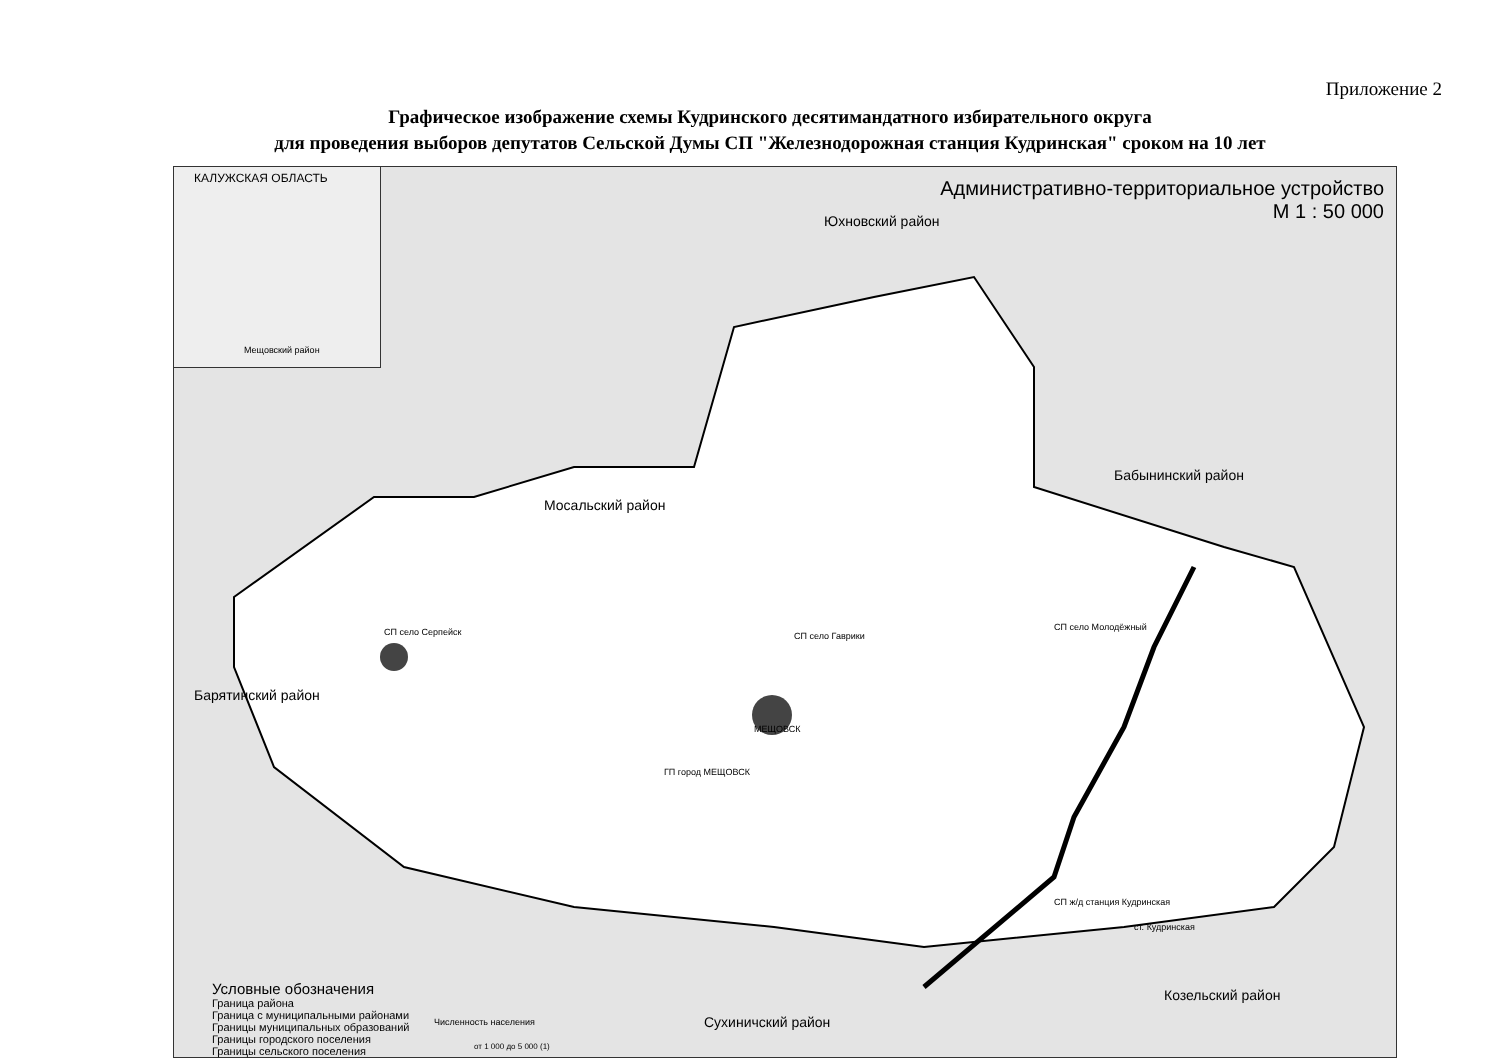Приложение 2
Графическое изображение схемы Кудринского десятимандатного избирательного округа
для проведения выборов депутатов Сельской Думы СП "Железнодорожная станция Кудринская" сроком на 10 лет
КАЛУЖСКАЯ ОБЛАСТЬ
Мещовский район
Административно-территориальное устройство
М 1 : 50 000
Юхновский район
Мосальский район
Бабынинский район
Барятинский район
СП село Гаврики
СП село Серпейск СП село Молодёжный
МЕЩОВСК
ГП город МЕЩОВСК
СП ж/д станция Кудринская
ст. Кудринская
Козельский район
Сухиничский район
Условные обозначения
Граница района
Граница с муниципальными районами
Границы муниципальных образований
Границы городского поселения
Границы сельского поселения
Численность населения
от 1 000 до 5 000 (1)